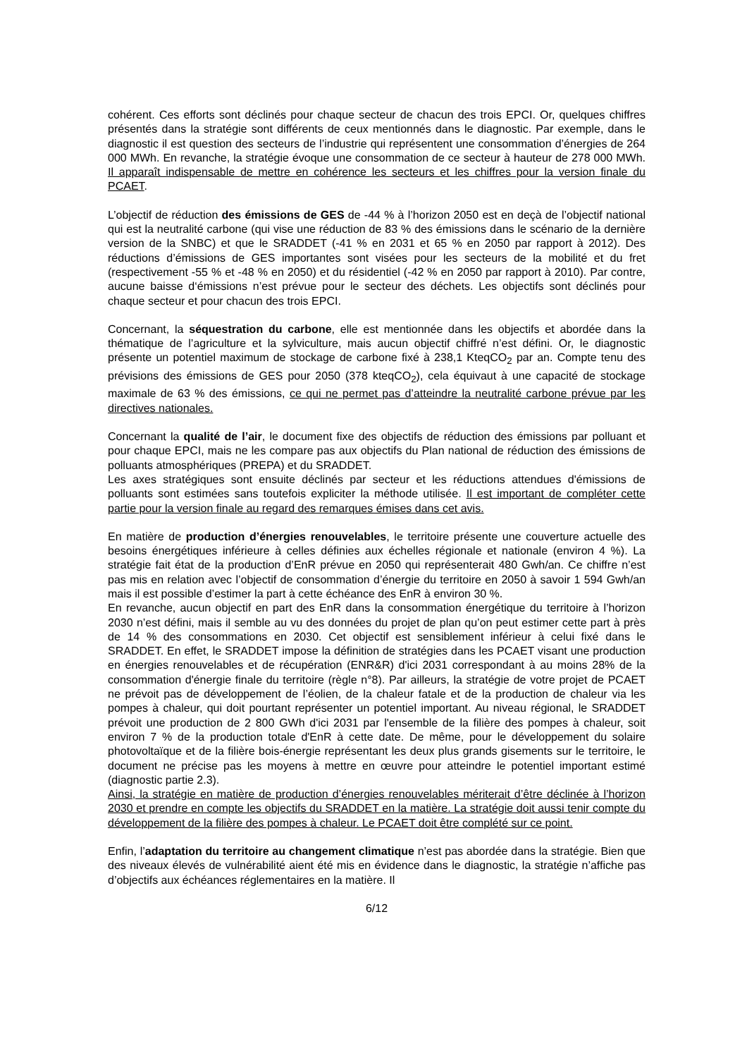cohérent. Ces efforts sont déclinés pour chaque secteur de chacun des trois EPCI. Or, quelques chiffres présentés dans la stratégie sont différents de ceux mentionnés dans le diagnostic. Par exemple, dans le diagnostic il est question des secteurs de l’industrie qui représentent une consommation d’énergies de 264 000 MWh. En revanche, la stratégie évoque une consommation de ce secteur à hauteur de 278 000 MWh. Il apparaît indispensable de mettre en cohérence les secteurs et les chiffres pour la version finale du PCAET.
L’objectif de réduction des émissions de GES de -44 % à l’horizon 2050 est en deçà de l’objectif national qui est la neutralité carbone (qui vise une réduction de 83 % des émissions dans le scénario de la dernière version de la SNBC) et que le SRADDET (-41 % en 2031 et 65 % en 2050 par rapport à 2012). Des réductions d’émissions de GES importantes sont visées pour les secteurs de la mobilité et du fret (respectivement -55 % et -48 % en 2050) et du résidentiel (-42 % en 2050 par rapport à 2010). Par contre, aucune baisse d‘émissions n’est prévue pour le secteur des déchets. Les objectifs sont déclinés pour chaque secteur et pour chacun des trois EPCI.
Concernant, la séquestration du carbone, elle est mentionnée dans les objectifs et abordée dans la thématique de l’agriculture et la sylviculture, mais aucun objectif chiffré n’est défini. Or, le diagnostic présente un potentiel maximum de stockage de carbone fixé à 238,1 KteqCO<sub>2</sub> par an. Compte tenu des prévisions des émissions de GES pour 2050 (378 kteqCO<sub>2</sub>), cela équivaut à une capacité de stockage maximale de 63 % des émissions, ce qui ne permet pas d’atteindre la neutralité carbone prévue par les directives nationales.
Concernant la qualité de l’air, le document fixe des objectifs de réduction des émissions par polluant et pour chaque EPCI, mais ne les compare pas aux objectifs du Plan national de réduction des émissions de polluants atmosphériques (PREPA) et du SRADDET.
Les axes stratégiques sont ensuite déclinés par secteur et les réductions attendues d'émissions de polluants sont estimées sans toutefois expliciter la méthode utilisée. Il est important de compléter cette partie pour la version finale au regard des remarques émises dans cet avis.
En matière de production d’énergies renouvelables, le territoire présente une couverture actuelle des besoins énergétiques inférieure à celles définies aux échelles régionale et nationale (environ 4 %). La stratégie fait état de la production d’EnR prévue en 2050 qui représenterait 480 Gwh/an. Ce chiffre n’est pas mis en relation avec l’objectif de consommation d’énergie du territoire en 2050 à savoir 1 594 Gwh/an mais il est possible d’estimer la part à cette échéance des EnR à environ 30 %.
En revanche, aucun objectif en part des EnR dans la consommation énergétique du territoire à l’horizon 2030 n’est défini, mais il semble au vu des données du projet de plan qu’on peut estimer cette part à près de 14 % des consommations en 2030. Cet objectif est sensiblement inférieur à celui fixé dans le SRADDET. En effet, le SRADDET impose la définition de stratégies dans les PCAET visant une production en énergies renouvelables et de récupération (ENR&R) d'ici 2031 correspondant à au moins 28% de la consommation d'énergie finale du territoire (règle n°8). Par ailleurs, la stratégie de votre projet de PCAET ne prévoit pas de développement de l’éolien, de la chaleur fatale et de la production de chaleur via les pompes à chaleur, qui doit pourtant représenter un potentiel important. Au niveau régional, le SRADDET prévoit une production de 2 800 GWh d'ici 2031 par l'ensemble de la filière des pompes à chaleur, soit environ 7 % de la production totale d'EnR à cette date. De même, pour le développement du solaire photovoltaïque et de la filière bois-énergie représentant les deux plus grands gisements sur le territoire, le document ne précise pas les moyens à mettre en œuvre pour atteindre le potentiel important estimé (diagnostic partie 2.3).
Ainsi, la stratégie en matière de production d’énergies renouvelables mériterait d’être déclinée à l’horizon 2030 et prendre en compte les objectifs du SRADDET en la matière. La stratégie doit aussi tenir compte du développement de la filière des pompes à chaleur. Le PCAET doit être complété sur ce point.
Enfin, l’adaptation du territoire au changement climatique n’est pas abordée dans la stratégie. Bien que des niveaux élevés de vulnérabilité aient été mis en évidence dans le diagnostic, la stratégie n’affiche pas d’objectifs aux échéances réglementaires en la matière. Il
6/12